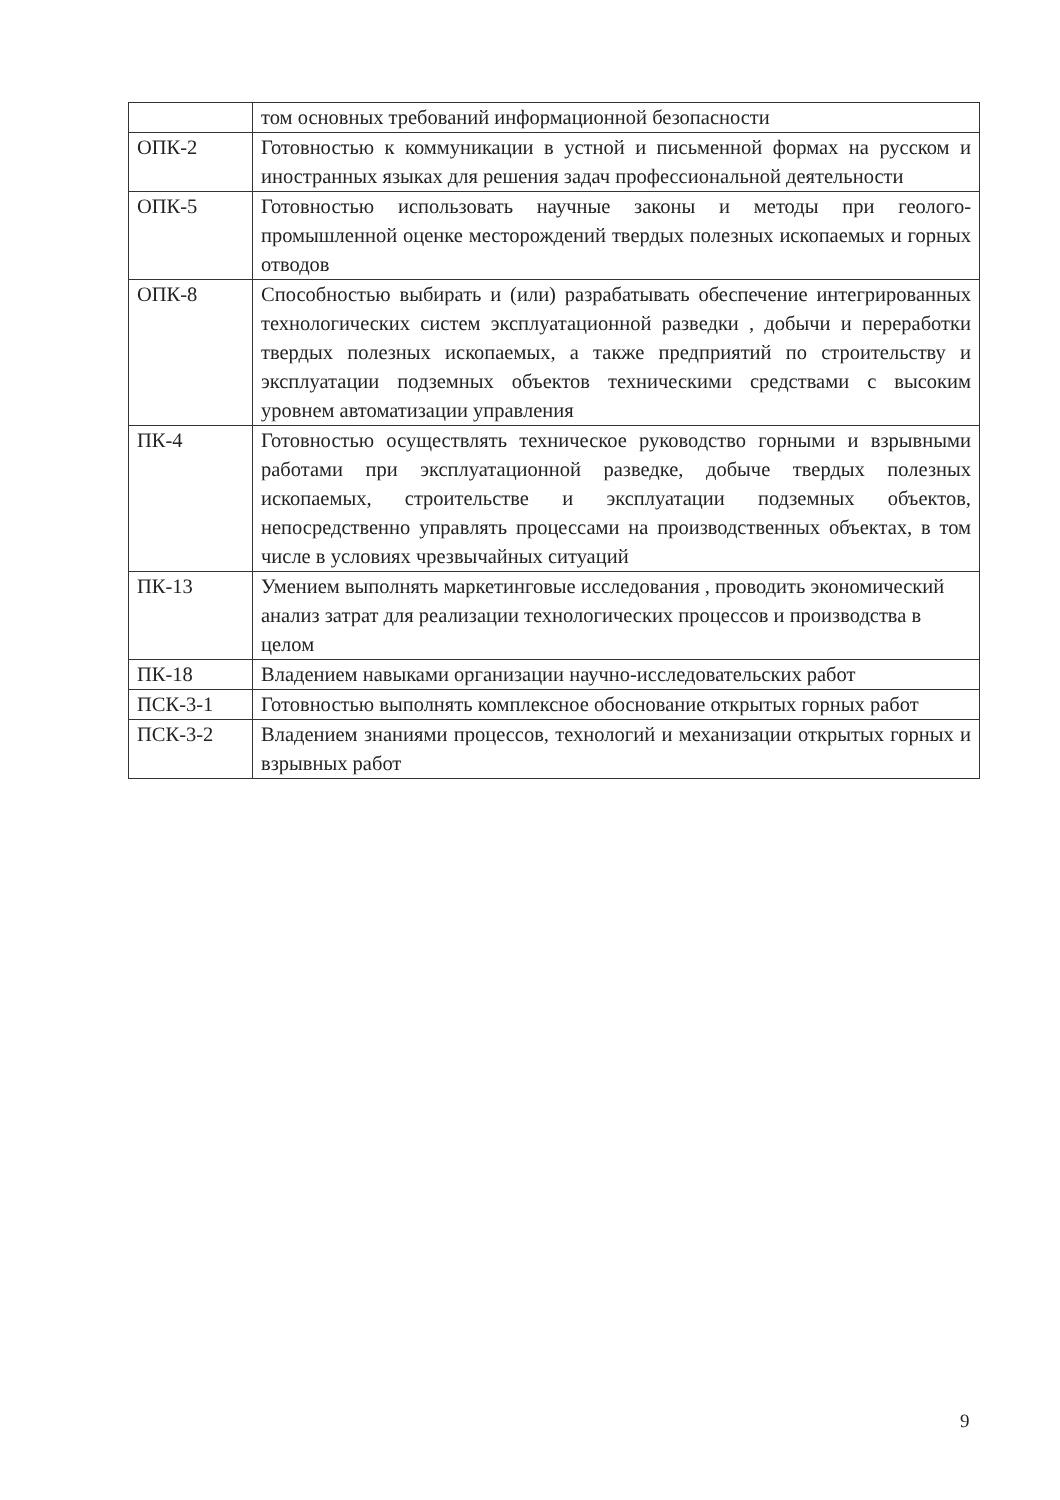| | том основных требований информационной безопасности |
| ОПК-2 | Готовностью к коммуникации в устной и письменной формах на русском и иностранных языках для решения задач профессиональной деятельности |
| ОПК-5 | Готовностью использовать научные законы и методы при геолого-промышленной оценке месторождений твердых полезных ископаемых и горных отводов |
| ОПК-8 | Способностью выбирать и (или) разрабатывать обеспечение интегрированных технологических систем эксплуатационной разведки , добычи и переработки твердых полезных ископаемых, а также предприятий по строительству и эксплуатации подземных объектов техническими средствами с высоким уровнем автоматизации управления |
| ПК-4 | Готовностью осуществлять техническое руководство горными и взрывными работами при эксплуатационной разведке, добыче твердых полезных ископаемых, строительстве и эксплуатации подземных объектов, непосредственно управлять процессами на производственных объектах, в том числе в условиях чрезвычайных ситуаций |
| ПК-13 | Умением выполнять маркетинговые исследования , проводить экономический анализ затрат для реализации технологических процессов и производства в целом |
| ПК-18 | Владением навыками организации научно-исследовательских работ |
| ПСК-3-1 | Готовностью выполнять комплексное обоснование открытых горных работ |
| ПСК-3-2 | Владением знаниями процессов, технологий и механизации открытых горных и взрывных работ |
9